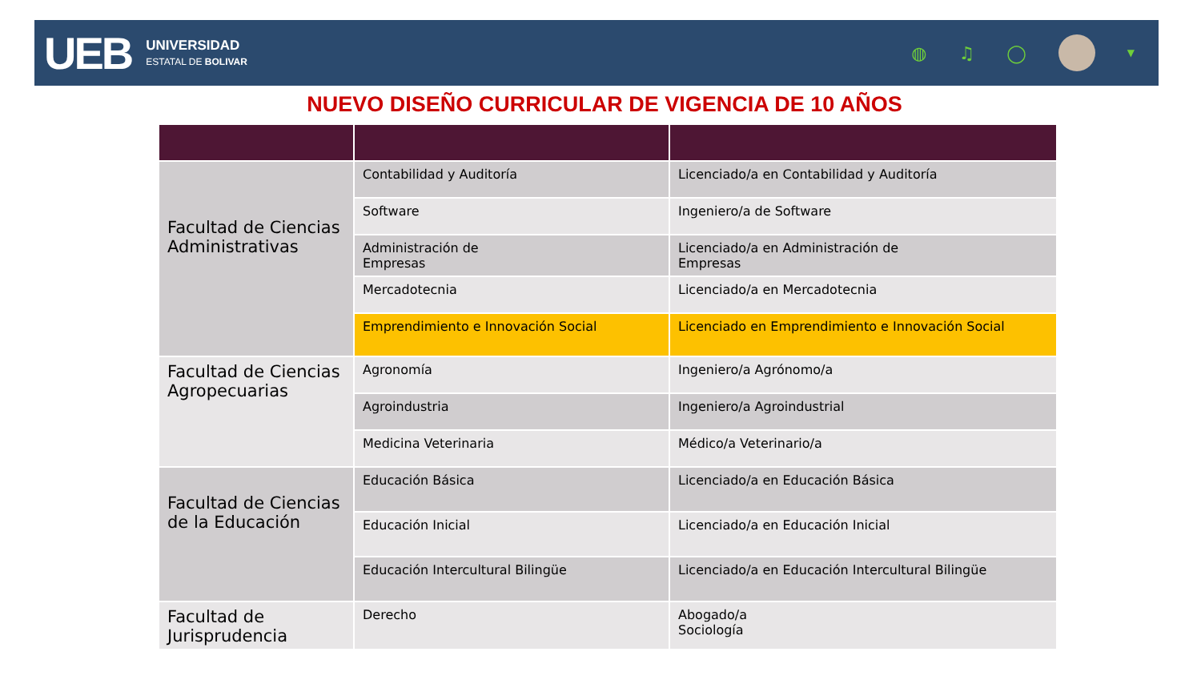UEB
UNIVERSIDAD
ESTATAL DE BOLIVAR
◍ ♫ ◯
▼
NUEVO DISEÑO CURRICULAR DE VIGENCIA DE 10 AÑOS
| Facultad de Ciencias Administrativas | Contabilidad y Auditoría | Licenciado/a en Contabilidad y Auditoría |
| | Software | Ingeniero/a de Software |
| | Administración de Empresas | Licenciado/a en Administración de Empresas |
| | Mercadotecnia | Licenciado/a en Mercadotecnia |
| | Emprendimiento e Innovación Social | Licenciado en Emprendimiento e Innovación Social |
| Facultad de Ciencias Agropecuarias | Agronomía | Ingeniero/a Agrónomo/a |
| | Agroindustria | Ingeniero/a Agroindustrial |
| | Medicina Veterinaria | Médico/a Veterinario/a |
| Facultad de Ciencias de la Educación | Educación Básica | Licenciado/a en Educación Básica |
| | Educación Inicial | Licenciado/a en Educación Inicial |
| | Educación Intercultural Bilingüe | Licenciado/a en Educación Intercultural Bilingüe |
| Facultad de Jurisprudencia | Derecho | Abogado/a Sociología |